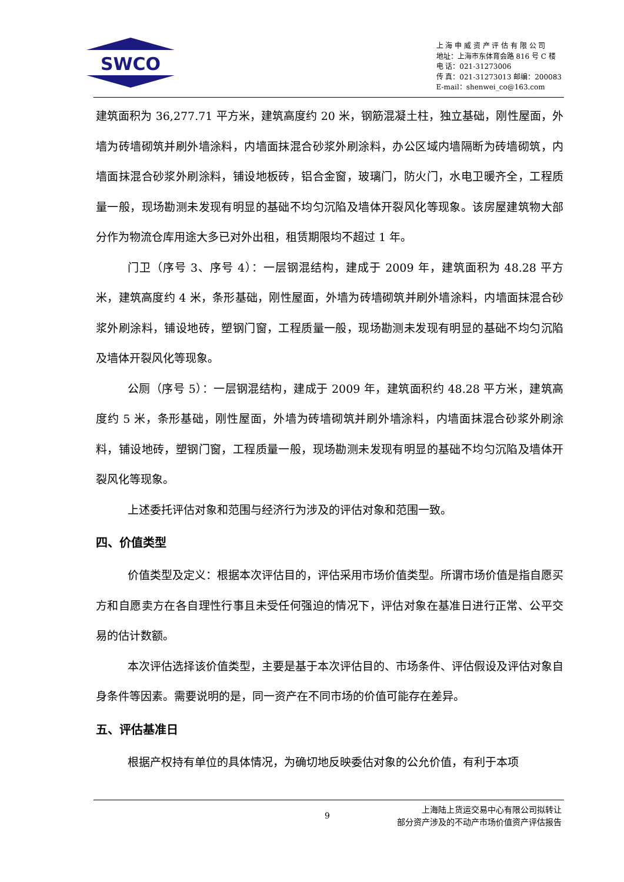SWCO
上 海 申 威 资 产 评 估 有 限 公 司
地址：上海市东体育会路 816 号 C 楼
电 话：021-31273006
传 真：021-31273013 邮编：200083
E-mail：shenwei_co@163.com
建筑面积为 36,277.71 平方米，建筑高度约 20 米，钢筋混凝土柱，独立基础，刚性屋面，外墙为砖墙砌筑并刷外墙涂料，内墙面抹混合砂浆外刷涂料，办公区域内墙隔断为砖墙砌筑，内墙面抹混合砂浆外刷涂料，铺设地板砖，铝合金窗，玻璃门，防火门，水电卫暖齐全，工程质量一般，现场勘测未发现有明显的基础不均匀沉陷及墙体开裂风化等现象。该房屋建筑物大部分作为物流仓库用途大多已对外出租，租赁期限均不超过 1 年。
门卫（序号 3、序号 4）：一层钢混结构，建成于 2009 年，建筑面积为 48.28 平方米，建筑高度约 4 米，条形基础，刚性屋面，外墙为砖墙砌筑并刷外墙涂料，内墙面抹混合砂浆外刷涂料，铺设地砖，塑钢门窗，工程质量一般，现场勘测未发现有明显的基础不均匀沉陷及墙体开裂风化等现象。
公厕（序号 5）：一层钢混结构，建成于 2009 年，建筑面积约 48.28 平方米，建筑高度约 5 米，条形基础，刚性屋面，外墙为砖墙砌筑并刷外墙涂料，内墙面抹混合砂浆外刷涂料，铺设地砖，塑钢门窗，工程质量一般，现场勘测未发现有明显的基础不均匀沉陷及墙体开裂风化等现象。
上述委托评估对象和范围与经济行为涉及的评估对象和范围一致。
四、价值类型
价值类型及定义：根据本次评估目的，评估采用市场价值类型。所谓市场价值是指自愿买方和自愿卖方在各自理性行事且未受任何强迫的情况下，评估对象在基准日进行正常、公平交易的估计数额。
本次评估选择该价值类型，主要是基于本次评估目的、市场条件、评估假设及评估对象自身条件等因素。需要说明的是，同一资产在不同市场的价值可能存在差异。
五、评估基准日
根据产权持有单位的具体情况，为确切地反映委估对象的公允价值，有利于本项
9
上海陆上货运交易中心有限公司拟转让
部分资产涉及的不动产市场价值资产评估报告